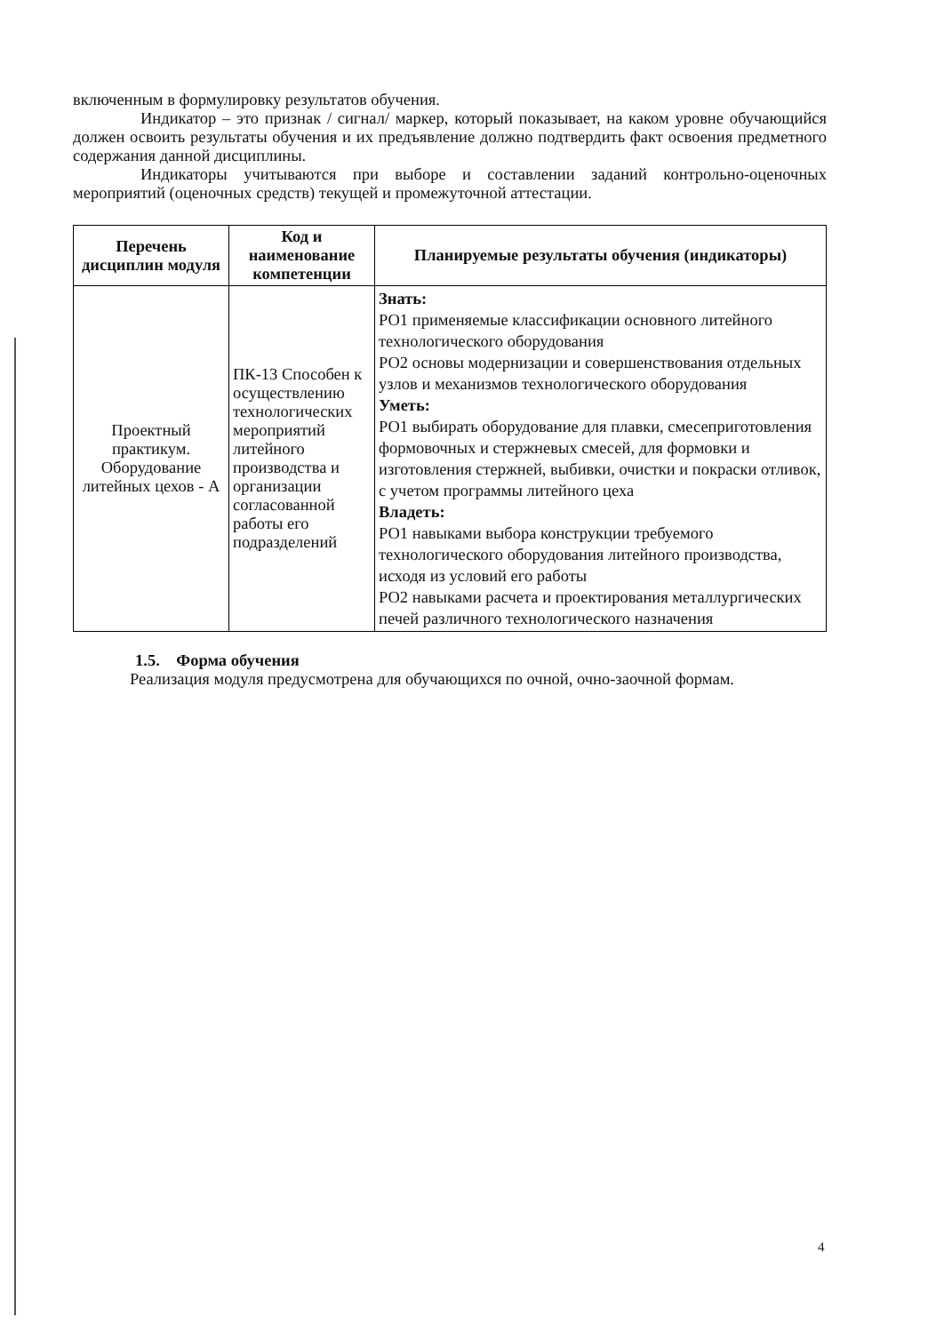включенным в формулировку результатов обучения.
Индикатор – это признак / сигнал/ маркер, который показывает, на каком уровне обучающийся должен освоить результаты обучения и их предъявление должно подтвердить факт освоения предметного содержания данной дисциплины.
Индикаторы учитываются при выборе и составлении заданий контрольно-оценочных мероприятий (оценочных средств) текущей и промежуточной аттестации.
| Перечень дисциплин модуля | Код и наименование компетенции | Планируемые результаты обучения (индикаторы) |
| --- | --- | --- |
| Проектный практикум. Оборудование литейных цехов - А | ПК-13 Способен к осуществлению технологических мероприятий литейного производства и организации согласованной работы его подразделений | Знать: РО1 применяемые классификации основного литейного технологического оборудования РО2 основы модернизации и совершенствования отдельных узлов и механизмов технологического оборудования Уметь: РО1 выбирать оборудование для плавки, смесеприготовления формовочных и стержневых смесей, для формовки и изготовления стержней, выбивки, очистки и покраски отливок, с учетом программы литейного цеха Владеть: РО1 навыками выбора конструкции требуемого технологического оборудования литейного производства, исходя из условий его работы РО2 навыками расчета и проектирования металлургических печей различного технологического назначения |
1.5. Форма обучения
Реализация модуля предусмотрена для обучающихся по очной, очно-заочной формам.
4